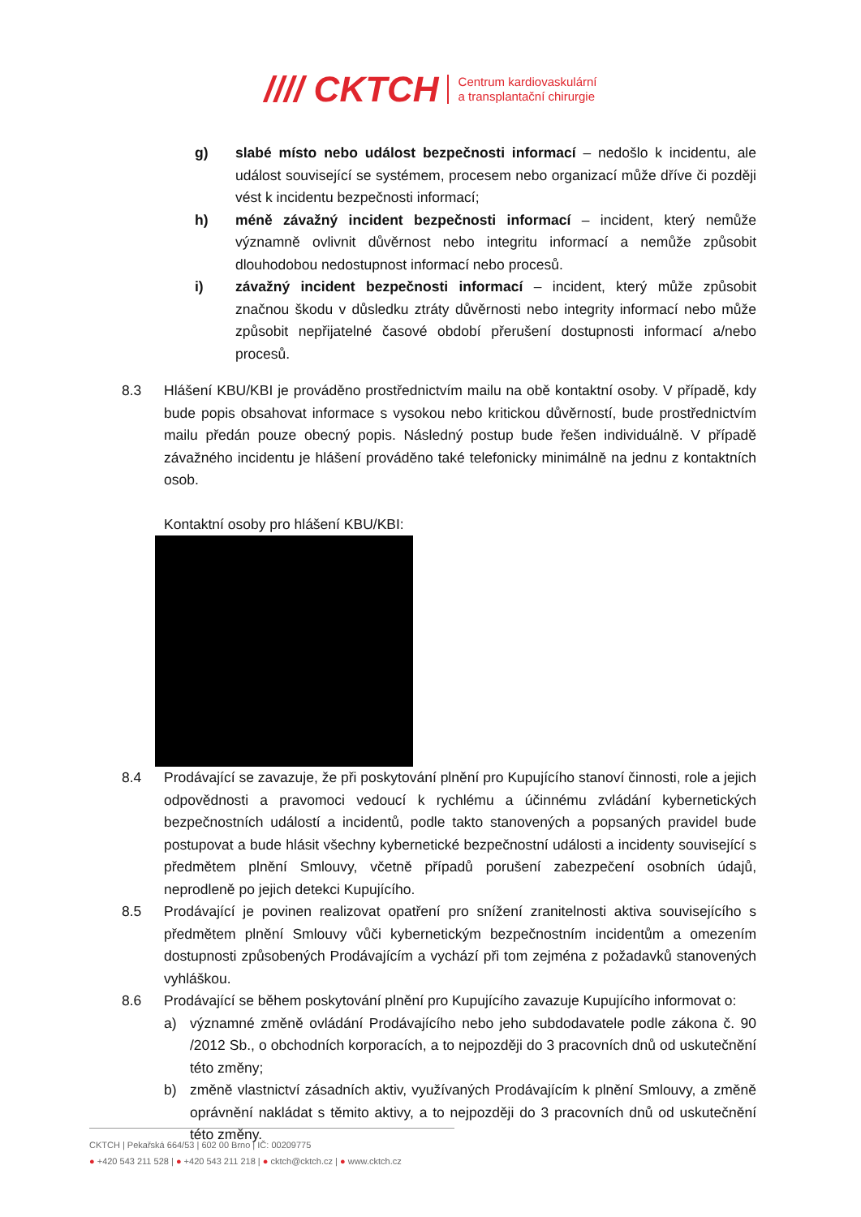//// CKTCH Centrum kardiovaskulární
a transplantační chirurgie
g) slabé místo nebo událost bezpečnosti informací – nedošlo k incidentu, ale událost související se systémem, procesem nebo organizací může dříve či později vést k incidentu bezpečnosti informací;
h) méně závažný incident bezpečnosti informací – incident, který nemůže významně ovlivnit důvěrnost nebo integritu informací a nemůže způsobit dlouhodobou nedostupnost informací nebo procesů.
i) závažný incident bezpečnosti informací – incident, který může způsobit značnou škodu v důsledku ztráty důvěrnosti nebo integrity informací nebo může způsobit nepřijatelné časové období přerušení dostupnosti informací a/nebo procesů.
8.3 Hlášení KBU/KBI je prováděno prostřednictvím mailu na obě kontaktní osoby. V případě, kdy bude popis obsahovat informace s vysokou nebo kritickou důvěrností, bude prostřednictvím mailu předán pouze obecný popis. Následný postup bude řešen individuálně. V případě závažného incidentu je hlášení prováděno také telefonicky minimálně na jednu z kontaktních osob.
Kontaktní osoby pro hlášení KBU/KBI:
8.4 Prodávající se zavazuje, že při poskytování plnění pro Kupujícího stanoví činnosti, role a jejich odpovědnosti a pravomoci vedoucí k rychlému a účinnému zvládání kybernetických bezpečnostních událostí a incidentů, podle takto stanovených a popsaných pravidel bude postupovat a bude hlásit všechny kybernetické bezpečnostní události a incidenty související s předmětem plnění Smlouvy, včetně případů porušení zabezpečení osobních údajů, neprodleně po jejich detekci Kupujícího.
8.5 Prodávající je povinen realizovat opatření pro snížení zranitelnosti aktiva souvisejícího s předmětem plnění Smlouvy vůči kybernetickým bezpečnostním incidentům a omezením dostupnosti způsobených Prodávajícím a vychází při tom zejména z požadavků stanovených vyhláškou.
8.6 Prodávající se během poskytování plnění pro Kupujícího zavazuje Kupujícího informovat o:
a) významné změně ovládání Prodávajícího nebo jeho subdodavatele podle zákona č. 90 /2012 Sb., o obchodních korporacích, a to nejpozději do 3 pracovních dnů od uskutečnění této změny;
b) změně vlastnictví zásadních aktiv, využívaných Prodávajícím k plnění Smlouvy, a změně oprávnění nakládat s těmito aktivy, a to nejpozději do 3 pracovních dnů od uskutečnění této změny.
CKTCH | Pekařská 664/53 | 602 00 Brno | IČ: 00209775
● +420 543 211 528 | ● +420 543 211 218 | ● cktch@cktch.cz | ● www.cktch.cz